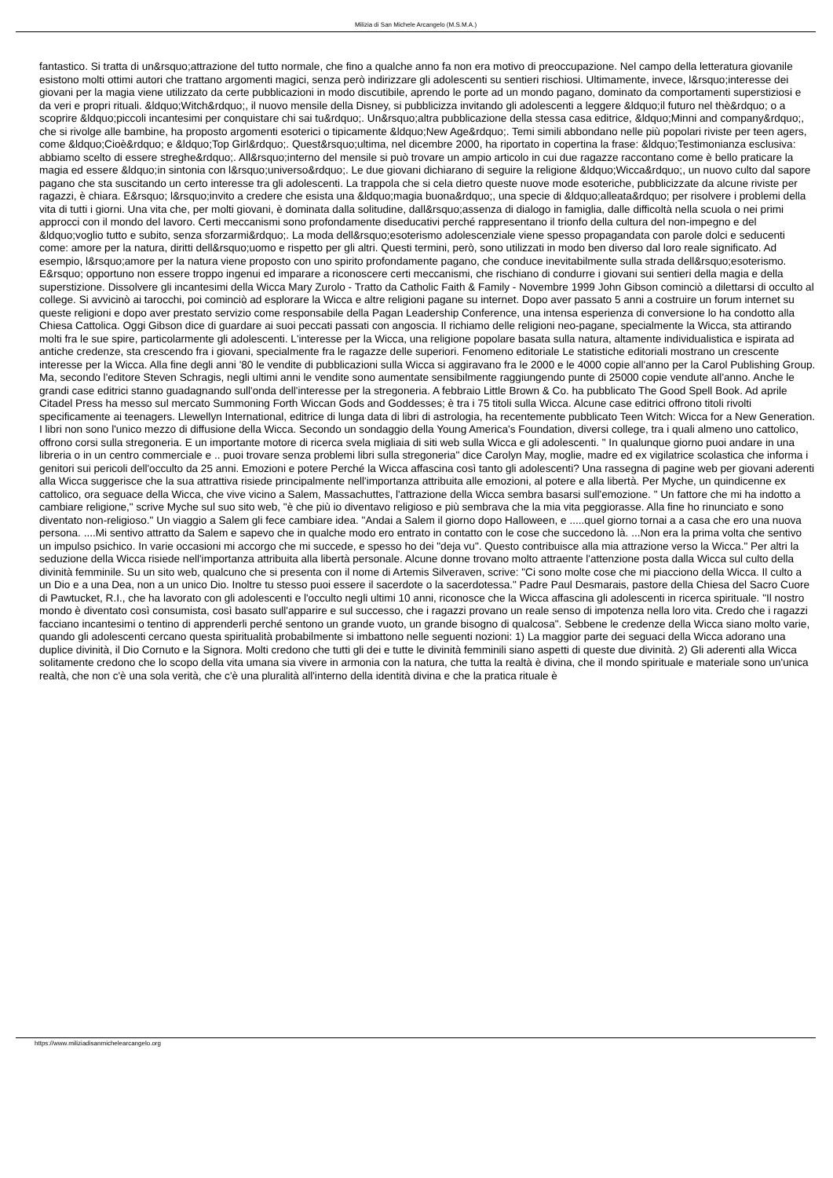Milizia di San Michele Arcangelo (M.S.M.A.)
fantastico. Si tratta di un&rsquo;attrazione del tutto normale, che fino a qualche anno fa non era motivo di preoccupazione. Nel campo della letteratura giovanile esistono molti ottimi autori che trattano argomenti magici, senza però indirizzare gli adolescenti su sentieri rischiosi. Ultimamente, invece, l&rsquo;interesse dei giovani per la magia viene utilizzato da certe pubblicazioni in modo discutibile, aprendo le porte ad un mondo pagano, dominato da comportamenti superstiziosi e da veri e propri rituali. &ldquo;Witch&rdquo;, il nuovo mensile della Disney, si pubblicizza invitando gli adolescenti a leggere &ldquo;il futuro nel thè&rdquo; o a scoprire &ldquo;piccoli incantesimi per conquistare chi sai tu&rdquo;. Un&rsquo;altra pubblicazione della stessa casa editrice, &ldquo;Minni and company&rdquo;, che si rivolge alle bambine, ha proposto argomenti esoterici o tipicamente &ldquo;New Age&rdquo;. Temi simili abbondano nelle più popolari riviste per teen agers, come &ldquo;Cioè&rdquo; e &ldquo;Top Girl&rdquo;. Quest&rsquo;ultima, nel dicembre 2000, ha riportato in copertina la frase: &ldquo;Testimonianza esclusiva: abbiamo scelto di essere streghe&rdquo;. All&rsquo;interno del mensile si può trovare un ampio articolo in cui due ragazze raccontano come è bello praticare la magia ed essere &ldquo;in sintonia con l&rsquo;universo&rdquo;. Le due giovani dichiarano di seguire la religione &ldquo;Wicca&rdquo;, un nuovo culto dal sapore pagano che sta suscitando un certo interesse tra gli adolescenti. La trappola che si cela dietro queste nuove mode esoteriche, pubblicizzate da alcune riviste per ragazzi, è chiara. E&rsquo; l&rsquo;invito a credere che esista una &ldquo;magia buona&rdquo;, una specie di &ldquo;alleata&rdquo; per risolvere i problemi della vita di tutti i giorni. Una vita che, per molti giovani, è dominata dalla solitudine, dall&rsquo;assenza di dialogo in famiglia, dalle difficoltà nella scuola o nei primi approcci con il mondo del lavoro. Certi meccanismi sono profondamente diseducativi perché rappresentano il trionfo della cultura del non-impegno e del &ldquo;voglio tutto e subito, senza sforzarmi&rdquo;. La moda dell&rsquo;esoterismo adolescenziale viene spesso propagandata con parole dolci e seducenti come: amore per la natura, diritti dell&rsquo;uomo e rispetto per gli altri. Questi termini, però, sono utilizzati in modo ben diverso dal loro reale significato. Ad esempio, l&rsquo;amore per la natura viene proposto con uno spirito profondamente pagano, che conduce inevitabilmente sulla strada dell&rsquo;esoterismo. E&rsquo; opportuno non essere troppo ingenui ed imparare a riconoscere certi meccanismi, che rischiano di condurre i giovani sui sentieri della magia e della superstizione. Dissolvere gli incantesimi della Wicca Mary Zurolo - Tratto da Catholic Faith & Family - Novembre 1999 John Gibson cominciò a dilettarsi di occulto al college. Si avvicinò ai tarocchi, poi cominciò ad esplorare la Wicca e altre religioni pagane su internet. Dopo aver passato 5 anni a costruire un forum internet su queste religioni e dopo aver prestato servizio come responsabile della Pagan Leadership Conference, una intensa esperienza di conversione lo ha condotto alla Chiesa Cattolica. Oggi Gibson dice di guardare ai suoi peccati passati con angoscia. Il richiamo delle religioni neo-pagane, specialmente la Wicca, sta attirando molti fra le sue spire, particolarmente gli adolescenti. L'interesse per la Wicca, una religione popolare basata sulla natura, altamente individualistica e ispirata ad antiche credenze, sta crescendo fra i giovani, specialmente fra le ragazze delle superiori. Fenomeno editoriale Le statistiche editoriali mostrano un crescente interesse per la Wicca. Alla fine degli anni '80 le vendite di pubblicazioni sulla Wicca si aggiravano fra le 2000 e le 4000 copie all'anno per la Carol Publishing Group. Ma, secondo l'editore Steven Schragis, negli ultimi anni le vendite sono aumentate sensibilmente raggiungendo punte di 25000 copie vendute all'anno. Anche le grandi case editrici stanno guadagnando sull'onda dell'interesse per la stregoneria. A febbraio Little Brown & Co. ha pubblicato The Good Spell Book. Ad aprile Citadel Press ha messo sul mercato Summoning Forth Wiccan Gods and Goddesses; è tra i 75 titoli sulla Wicca. Alcune case editrici offrono titoli rivolti specificamente ai teenagers. Llewellyn International, editrice di lunga data di libri di astrologia, ha recentemente pubblicato Teen Witch: Wicca for a New Generation. I libri non sono l'unico mezzo di diffusione della Wicca. Secondo un sondaggio della Young America's Foundation, diversi college, tra i quali almeno uno cattolico, offrono corsi sulla stregoneria. E un importante motore di ricerca svela migliaia di siti web sulla Wicca e gli adolescenti. " In qualunque giorno puoi andare in una libreria o in un centro commerciale e .. puoi trovare senza problemi libri sulla stregoneria" dice Carolyn May, moglie, madre ed ex vigilatrice scolastica che informa i genitori sui pericoli dell'occulto da 25 anni. Emozioni e potere Perché la Wicca affascina così tanto gli adolescenti? Una rassegna di pagine web per giovani aderenti alla Wicca suggerisce che la sua attrattiva risiede principalmente nell'importanza attribuita alle emozioni, al potere e alla libertà. Per Myche, un quindicenne ex cattolico, ora seguace della Wicca, che vive vicino a Salem, Massachuttes, l'attrazione della Wicca sembra basarsi sull'emozione. " Un fattore che mi ha indotto a cambiare religione," scrive Myche sul suo sito web, "è che più io diventavo religioso e più sembrava che la mia vita peggiorasse. Alla fine ho rinunciato e sono diventato non-religioso." Un viaggio a Salem gli fece cambiare idea. "Andai a Salem il giorno dopo Halloween, e .....quel giorno tornai a a casa che ero una nuova persona. ....Mi sentivo attratto da Salem e sapevo che in qualche modo ero entrato in contatto con le cose che succedono là. ...Non era la prima volta che sentivo un impulso psichico. In varie occasioni mi accorgo che mi succede, e spesso ho dei "deja vu". Questo contribuisce alla mia attrazione verso la Wicca." Per altri la seduzione della Wicca risiede nell'importanza attribuita alla libertà personale. Alcune donne trovano molto attraente l'attenzione posta dalla Wicca sul culto della divinità femminile. Su un sito web, qualcuno che si presenta con il nome di Artemis Silveraven, scrive: "Ci sono molte cose che mi piacciono della Wicca. Il culto a un Dio e a una Dea, non a un unico Dio. Inoltre tu stesso puoi essere il sacerdote o la sacerdotessa." Padre Paul Desmarais, pastore della Chiesa del Sacro Cuore di Pawtucket, R.I., che ha lavorato con gli adolescenti e l'occulto negli ultimi 10 anni, riconosce che la Wicca affascina gli adolescenti in ricerca spirituale. "Il nostro mondo è diventato così consumista, così basato sull'apparire e sul successo, che i ragazzi provano un reale senso di impotenza nella loro vita. Credo che i ragazzi facciano incantesimi o tentino di apprenderli perché sentono un grande vuoto, un grande bisogno di qualcosa". Sebbene le credenze della Wicca siano molto varie, quando gli adolescenti cercano questa spiritualità probabilmente si imbattono nelle seguenti nozioni: 1) La maggior parte dei seguaci della Wicca adorano una duplice divinità, il Dio Cornuto e la Signora. Molti credono che tutti gli dei e tutte le divinità femminili siano aspetti di queste due divinità. 2) Gli aderenti alla Wicca solitamente credono che lo scopo della vita umana sia vivere in armonia con la natura, che tutta la realtà è divina, che il mondo spirituale e materiale sono un'unica realtà, che non c'è una sola verità, che c'è una pluralità all'interno della identità divina e che la pratica rituale è
https://www.miliziadisanmichelearcangelo.org